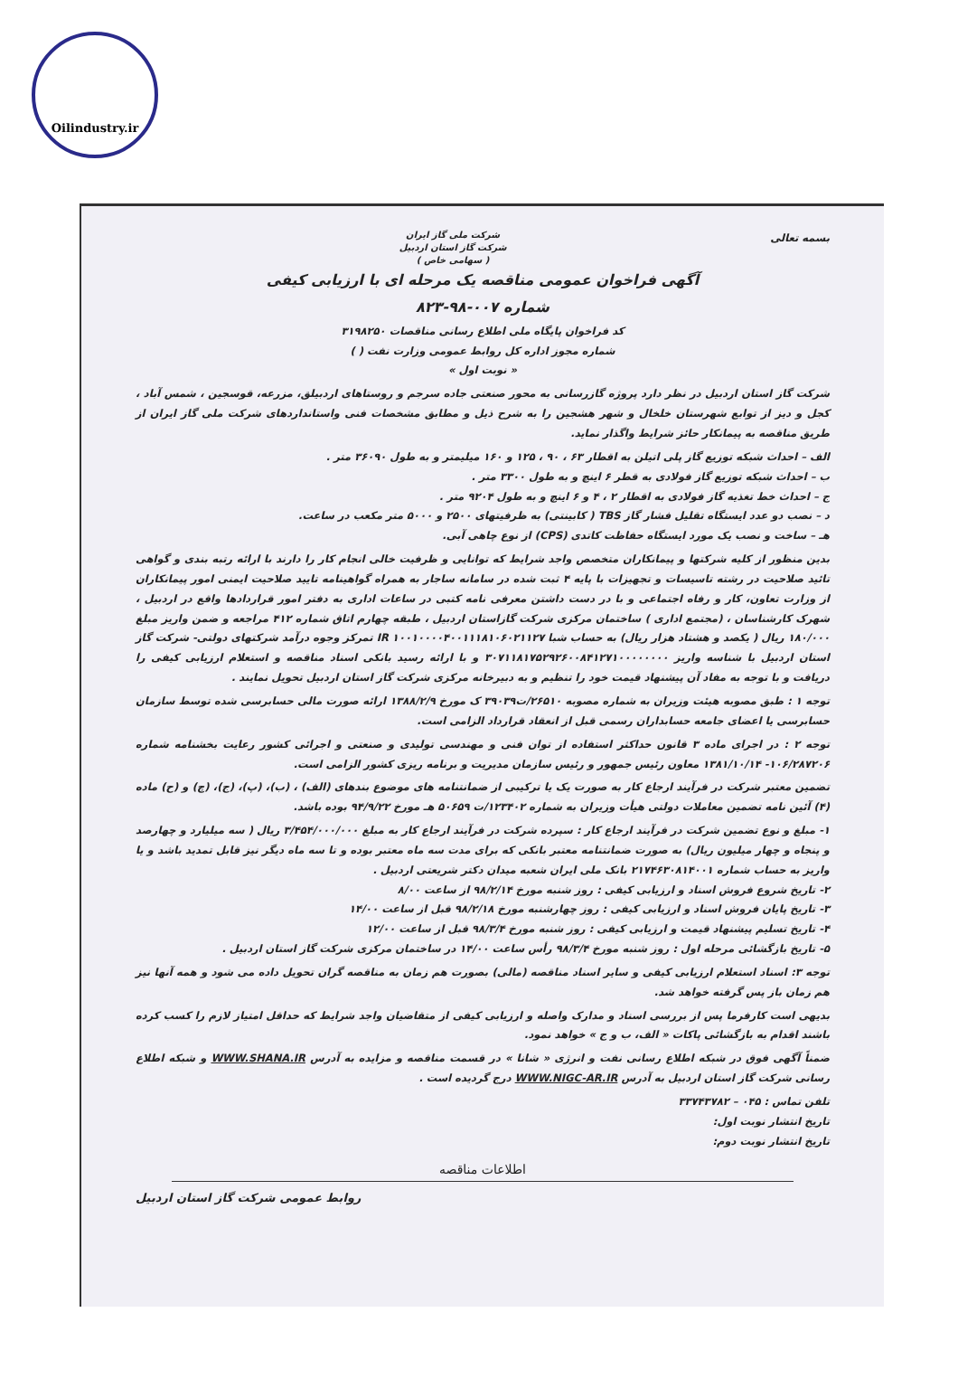Oilindustry.ir
بسمه تعالی
شرکت ملی گاز ایران
شرکت گاز استان اردبیل
( سهامی خاص )
آگهی فراخوان عمومی مناقصه یک مرحله ای با ارزیابی کیفی
شماره ۰۰۷-۹۸-۸۲۳
کد فراخوان پایگاه ملی اطلاع رسانی مناقصات ۳۱۹۸۲۵۰
شماره مجوز اداره کل روابط عمومی وزارت نفت ( )
« نوبت اول »
شرکت گاز استان اردبیل در نظر دارد پروژه گازرسانی به محور صنعتی جاده سرجم و روستاهای اردبیلق، مزرعه، قوسجین ، شمس آباد ، کجل و دیز از توابع شهرستان خلخال و شهر هشجین را به شرح ذیل و مطابق مشخصات فنی واستانداردهای شرکت ملی گاز ایران از طریق مناقصه به پیمانکار حائز شرایط واگذار نماید.
الف – احداث شبکه توزیع گاز پلی اتیلن به اقطار ۶۳ ، ۹۰ ، ۱۲۵ و ۱۶۰ میلیمتر و به طول ۳۶۰۹۰ متر .
ب – احداث شبکه توزیع گاز فولادی به قطر ۶ اینچ و به طول ۳۳۰۰ متر .
ج – احداث خط تغذیه گاز فولادی به اقطار ۲ ، ۴ و ۶ اینچ و به طول ۹۲۰۴ متر .
د – نصب دو عدد ایستگاه تقلیل فشار گاز TBS ( کابینتی) به ظرفیتهای ۲۵۰۰ و ۵۰۰۰ متر مکعب در ساعت.
هـ – ساخت و نصب یک مورد ایستگاه حفاظت کاتدی (CPS) از نوع چاهی آبی.
بدین منظور از کلیه شرکتها و پیمانکاران متخصص واجد شرایط که توانایی و ظرفیت خالی انجام کار را دارند با ارائه رتبه بندی و گواهی تائید صلاحیت در رشته تاسیسات و تجهیزات با پایه ۴ ثبت شده در سامانه ساجار به همراه گواهینامه تایید صلاحیت ایمنی امور پیمانکاران از وزارت تعاون، کار و رفاه اجتماعی و با در دست داشتن معرفی نامه کتبی در ساعات اداری به دفتر امور قراردادها واقع در اردبیل ، شهرک کارشناسان ، (مجتمع اداری ) ساختمان مرکزی شرکت گازاستان اردبیل ، طبقه چهارم اتاق شماره ۴۱۲ مراجعه و ضمن واریز مبلغ ۱۸۰/۰۰۰ ریال ( یکصد و هشتاد هزار ریال) به حساب شبا IR ۱۰۰۱۰۰۰۰۴۰۰۱۱۱۸۱۰۶۰۲۱۱۲۷ تمرکز وجوه درآمد شرکتهای دولتی- شرکت گاز استان اردبیل با شناسه واریز ۳۰۷۱۱۸۱۷۵۲۹۲۶۰۰۸۴۱۲۷۱۰۰۰۰۰۰۰۰ و با ارائه رسید بانکی اسناد مناقصه و استعلام ارزیابی کیفی را دریافت و با توجه به مفاد آن پیشنهاد قیمت خود را تنظیم و به دبیرخانه مرکزی شرکت گاز استان اردبیل تحویل نمایند .
توجه ۱ : طبق مصوبه هیئت وزیران به شماره مصوبه ۲۶۵۱۰/ت۳۹۰۳۹ ک مورخ ۱۳۸۸/۲/۹ ارائه صورت مالی حسابرسی شده توسط سازمان حسابرسی یا اعضای جامعه حسابداران رسمی قبل از انعقاد قرارداد الزامی است.
توجه ۲ : در اجرای ماده ۳ قانون حداکثر استفاده از توان فنی و مهندسی تولیدی و صنعتی و اجرائی کشور رعایت بخشنامه شماره ۱۰۶/۲۸۷۲۰۶- ۱۳۸۱/۱۰/۱۴ معاون رئیس جمهور و رئیس سازمان مدیریت و برنامه ریزی کشور الزامی است.
تضمین معتبر شرکت در فرآیند ارجاع کار به صورت یک یا ترکیبی از ضمانتنامه های موضوع بندهای (الف) ، (ب)، (پ)، (ج)، (چ) و (ح) ماده (۴) آئین نامه تضمین معاملات دولتی هیأت وزیران به شماره ۱۲۳۴۰۲/ت ۵۰۶۵۹ هـ مورخ ۹۴/۹/۲۲ بوده باشد.
۱- مبلغ و نوع تضمین شرکت در فرآیند ارجاع کار : سپرده شرکت در فرآیند ارجاع کار به مبلغ ۳/۴۵۴/۰۰۰/۰۰۰ ریال ( سه میلیارد و چهارصد و پنجاه و چهار میلیون ریال) به صورت ضمانتنامه معتبر بانکی که برای مدت سه ماه معتبر بوده و تا سه ماه دیگر نیز قابل تمدید باشد و یا واریز به حساب شماره ۲۱۷۴۶۳۰۸۱۴۰۰۱ بانک ملی ایران شعبه میدان دکتر شریعتی اردبیل .
۲- تاریخ شروع فروش اسناد و ارزیابی کیفی : روز شنبه مورخ ۹۸/۲/۱۴ از ساعت ۸/۰۰
۳- تاریخ پایان فروش اسناد و ارزیابی کیفی : روز چهارشنبه مورخ ۹۸/۲/۱۸ قبل از ساعت ۱۴/۰۰
۴- تاریخ تسلیم پیشنهاد قیمت و ارزیابی کیفی : روز شنبه مورخ ۹۸/۳/۴ قبل از ساعت ۱۲/۰۰
۵- تاریخ بازگشائی مرحله اول : روز شنبه مورخ ۹۸/۳/۴ رأس ساعت ۱۴/۰۰ در ساختمان مرکزی شرکت گاز استان اردبیل .
توجه ۳: اسناد استعلام ارزیابی کیفی و سایر اسناد مناقصه (مالی) بصورت هم زمان به مناقصه گران تحویل داده می شود و همه آنها نیز هم زمان باز پس گرفته خواهد شد.
بدیهی است کارفرما پس از بررسی اسناد و مدارک واصله و ارزیابی کیفی از متقاضیان واجد شرایط که حداقل امتیاز لازم را کسب کرده باشند اقدام به بازگشائی پاکات « الف، ب و ج » خواهد نمود.
ضمناً آگهی فوق در شبکه اطلاع رسانی نفت و انرژی « شانا » در قسمت مناقصه و مزایده به آدرس WWW.SHANA.IR و شبکه اطلاع رسانی شرکت گاز استان اردبیل به آدرس WWW.NIGC-AR.IR درج گردیده است .
تلفن تماس : ۰۴۵ – ۳۳۷۴۳۷۸۲
تاریخ انتشار نوبت اول:
تاریخ انتشار نوبت دوم:
اطلاعات مناقصه
روابط عمومی شرکت گاز استان اردبیل